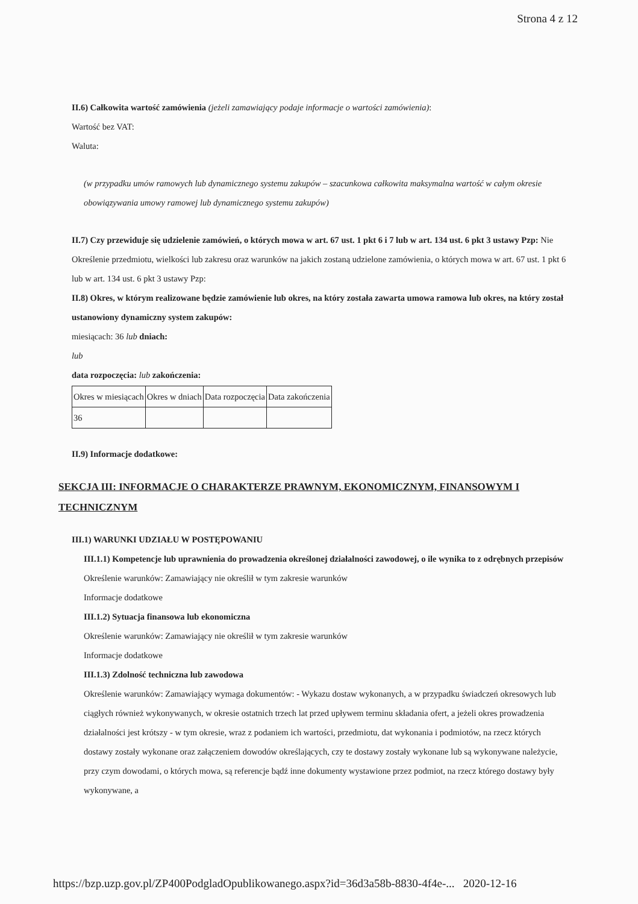Strona 4 z 12
II.6) Całkowita wartość zamówienia (jeżeli zamawiający podaje informacje o wartości zamówienia):
Wartość bez VAT:
Waluta:
(w przypadku umów ramowych lub dynamicznego systemu zakupów – szacunkowa całkowita maksymalna wartość w całym okresie obowiązywania umowy ramowej lub dynamicznego systemu zakupów)
II.7) Czy przewiduje się udzielenie zamówień, o których mowa w art. 67 ust. 1 pkt 6 i 7 lub w art. 134 ust. 6 pkt 3 ustawy Pzp: Nie
Określenie przedmiotu, wielkości lub zakresu oraz warunków na jakich zostaną udzielone zamówienia, o których mowa w art. 67 ust. 1 pkt 6 lub w art. 134 ust. 6 pkt 3 ustawy Pzp:
II.8) Okres, w którym realizowane będzie zamówienie lub okres, na który została zawarta umowa ramowa lub okres, na który został ustanowiony dynamiczny system zakupów:
miesiącach: 36 lub dniach:
lub
data rozpoczęcia: lub zakończenia:
| Okres w miesiącach | Okres w dniach | Data rozpoczęcia | Data zakończenia |
| 36 | | | |
II.9) Informacje dodatkowe:
SEKCJA III: INFORMACJE O CHARAKTERZE PRAWNYM, EKONOMICZNYM, FINANSOWYM I TECHNICZNYM
III.1) WARUNKI UDZIAŁU W POSTĘPOWANIU
III.1.1) Kompetencje lub uprawnienia do prowadzenia określonej działalności zawodowej, o ile wynika to z odrębnych przepisów
Określenie warunków: Zamawiający nie określił w tym zakresie warunków
Informacje dodatkowe
III.1.2) Sytuacja finansowa lub ekonomiczna
Określenie warunków: Zamawiający nie określił w tym zakresie warunków
Informacje dodatkowe
III.1.3) Zdolność techniczna lub zawodowa
Określenie warunków: Zamawiający wymaga dokumentów: - Wykazu dostaw wykonanych, a w przypadku świadczeń okresowych lub ciągłych również wykonywanych, w okresie ostatnich trzech lat przed upływem terminu składania ofert, a jeżeli okres prowadzenia działalności jest krótszy - w tym okresie, wraz z podaniem ich wartości, przedmiotu, dat wykonania i podmiotów, na rzecz których dostawy zostały wykonane oraz załączeniem dowodów określających, czy te dostawy zostały wykonane lub są wykonywane należycie, przy czym dowodami, o których mowa, są referencje bądź inne dokumenty wystawione przez podmiot, na rzecz którego dostawy były wykonywane, a
https://bzp.uzp.gov.pl/ZP400PodgladOpublikowanego.aspx?id=36d3a58b-8830-4f4e-... 2020-12-16